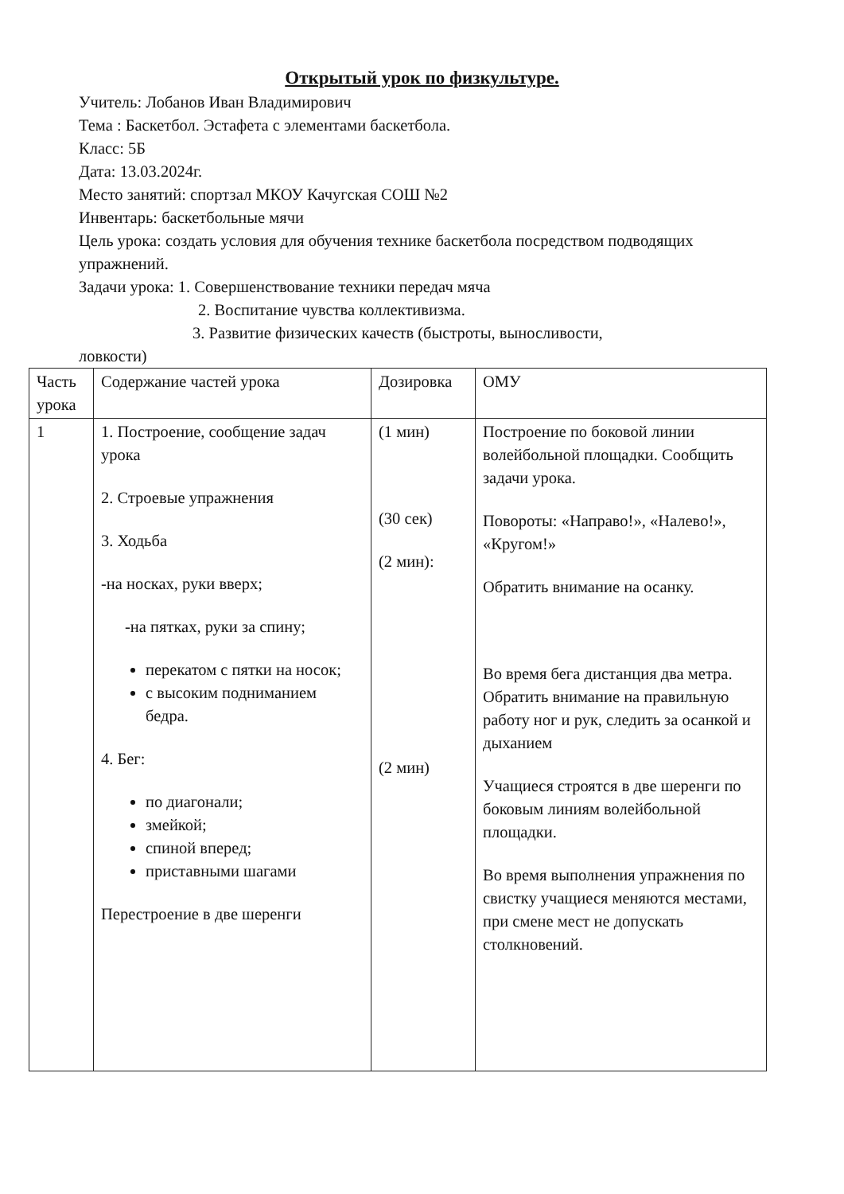Открытый урок по физкультуре.
Учитель: Лобанов Иван Владимирович
Тема : Баскетбол. Эстафета с элементами баскетбола.
Класс: 5Б
Дата: 13.03.2024г.
Место занятий: спортзал МКОУ Качугская СОШ №2
Инвентарь: баскетбольные мячи
Цель урока: создать условия для обучения технике баскетбола посредством подводящих упражнений.
Задачи урока: 1. Совершенствование техники передач мяча
2. Воспитание чувства коллективизма.
3. Развитие физических качеств (быстроты, выносливости,
ловкости)
| Часть урока | Содержание частей урока | Дозировка | ОМУ |
| 1 | 1. Построение, сообщение задач урока 2. Строевые упражнения 3. Ходьба -на носках, руки вверх; -на пятках, руки за спину; перекатом с пятки на носок; с высоким подниманием бедра. 4. Бег: по диагонали; змейкой; спиной вперед; приставными шагами Перестроение в две шеренги | (1 мин) (30 сек) (2 мин): (2 мин) | Построение по боковой линии волейбольной площадки. Сообщить задачи урока. Повороты: «Направо!», «Налево!», «Кругом!» Обратить внимание на осанку. Во время бега дистанция два метра. Обратить внимание на правильную работу ног и рук, следить за осанкой и дыханием Учащиеся строятся в две шеренги по боковым линиям волейбольной площадки. Во время выполнения упражнения по свистку учащиеся меняются местами, при смене мест не допускать столкновений. |